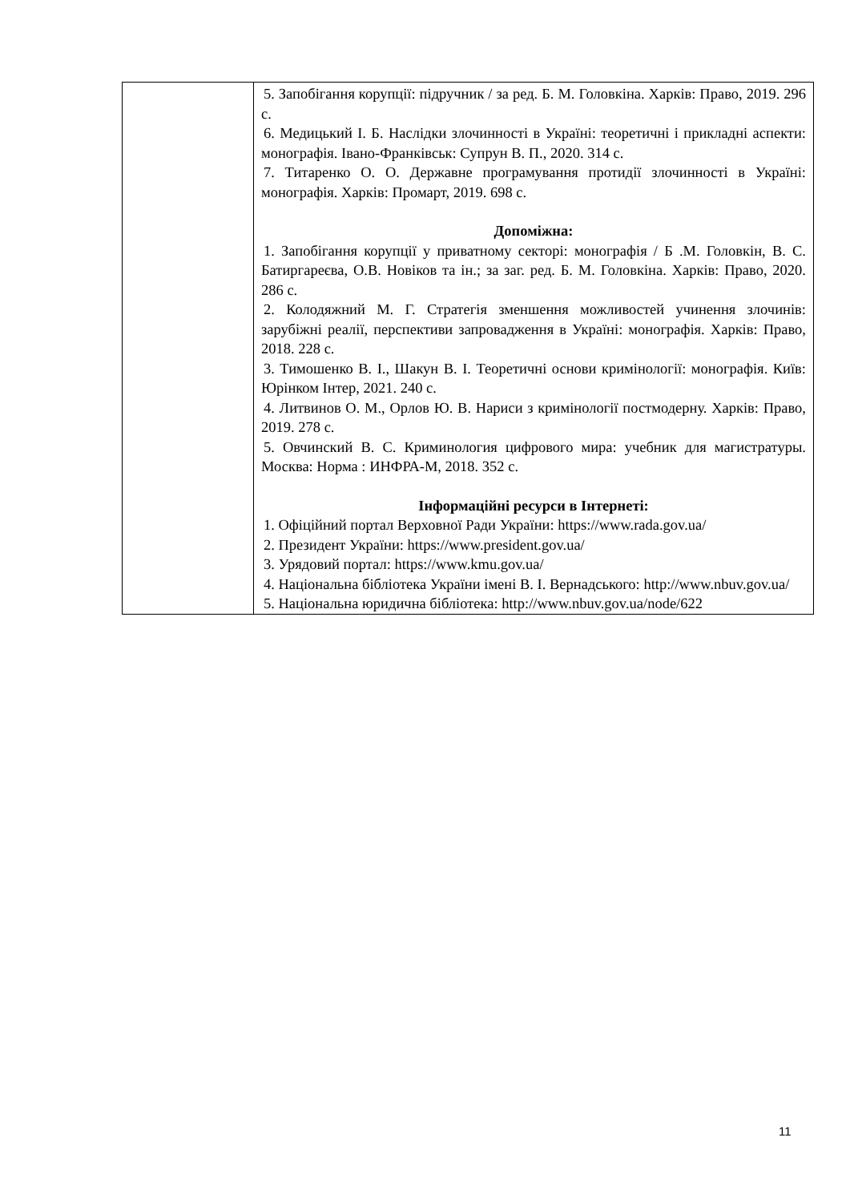| | 5. Запобігання корупції: підручник / за ред. Б. М. Головкіна. Харків: Право, 2019. 296 с. 6. Медицький І. Б. Наслідки злочинності в Україні: теоретичні і прикладні аспекти: монографія. Івано-Франківськ: Супрун В. П., 2020. 314 с. 7. Титаренко О. О. Державне програмування протидії злочинності в Україні: монографія. Харків: Промарт, 2019. 698 с. Допоміжна: 1. Запобігання корупції у приватному секторі: монографія / Б .М. Головкін, В. С. Батиргареєва, О.В. Новіков та ін.; за заг. ред. Б. М. Головкіна. Харків: Право, 2020. 286 с. 2. Колодяжний М. Г. Стратегія зменшення можливостей учинення злочинів: зарубіжні реалії, перспективи запровадження в Україні: монографія. Харків: Право, 2018. 228 с. 3. Тимошенко В. І., Шакун В. І. Теоретичні основи кримінології: монографія. Київ: Юрінком Інтер, 2021. 240 с. 4. Литвинов О. М., Орлов Ю. В. Нариси з кримінології постмодерну. Харків: Право, 2019. 278 с. 5. Овчинский В. С. Криминология цифрового мира: учебник для магистратуры. Москва: Норма : ИНФРА-М, 2018. 352 с. Інформаційні ресурси в Інтернеті: 1. Офіційний портал Верховної Ради України: https://www.rada.gov.ua/ 2. Президент України: https://www.president.gov.ua/ 3. Урядовий портал: https://www.kmu.gov.ua/ 4. Національна бібліотека України імені В. І. Вернадського: http://www.nbuv.gov.ua/ 5. Національна юридична бібліотека: http://www.nbuv.gov.ua/node/622 |
11